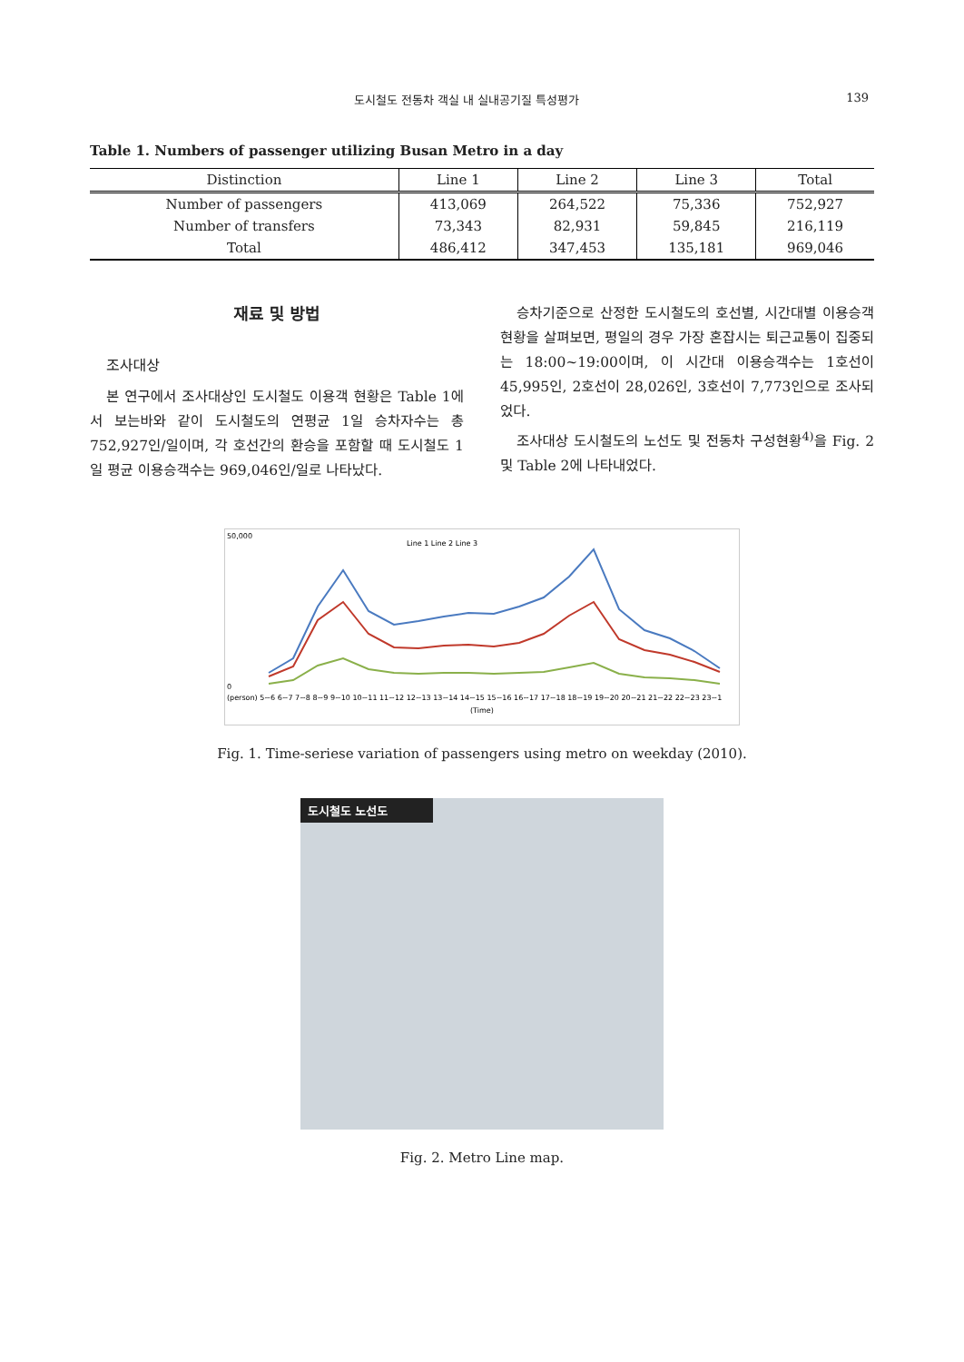도시철도 전동차 객실 내 실내공기질 특성평가 139
Table 1. Numbers of passenger utilizing Busan Metro in a day
| Distinction | Line 1 | Line 2 | Line 3 | Total |
| --- | --- | --- | --- | --- |
| Number of passengers | 413,069 | 264,522 | 75,336 | 752,927 |
| Number of transfers | 73,343 | 82,931 | 59,845 | 216,119 |
| Total | 486,412 | 347,453 | 135,181 | 969,046 |
재료 및 방법
조사대상
본 연구에서 조사대상인 도시철도 이용객 현황은 Table 1에서 보는바와 같이 도시철도의 연평균 1일 승차자수는 총 752,927인/일이며, 각 호선간의 환승을 포함할 때 도시철도 1일 평균 이용승객수는 969,046인/일로 나타났다.
승차기준으로 산정한 도시철도의 호선별, 시간대별 이용승객 현황을 살펴보면, 평일의 경우 가장 혼잡시는 퇴근교통이 집중되는 18:00~19:00이며, 이 시간대 이용승객수는 1호선이 45,995인, 2호선이 28,026인, 3호선이 7,773인으로 조사되었다.
조사대상 도시철도의 노선도 및 전동차 구성현황<sup>4)</sup>을 Fig. 2 및 Table 2에 나타내었다.
Line 1 Line 2 Line 3
50,000
0
(person) 5~6 6~7 7~8 8~9 9~10 10~11 11~12 12~13 13~14 14~15 15~16 16~17 17~18 18~19 19~20 20~21 21~22 22~23 23~1
(Time)
Fig. 1. Time-seriese variation of passengers using metro on weekday (2010).
도시철도 노선도
Fig. 2. Metro Line map.